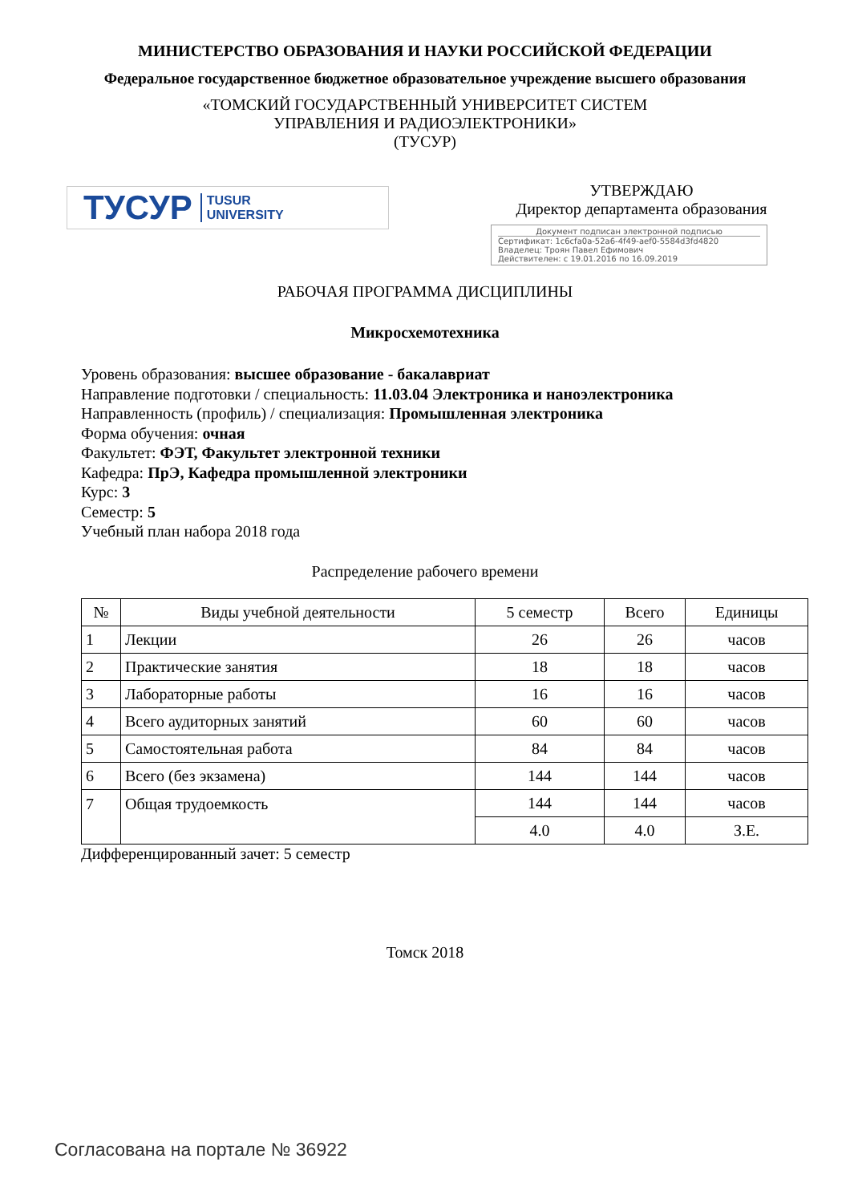МИНИСТЕРСТВО ОБРАЗОВАНИЯ И НАУКИ РОССИЙСКОЙ ФЕДЕРАЦИИ
Федеральное государственное бюджетное образовательное учреждение высшего образования
«ТОМСКИЙ ГОСУДАРСТВЕННЫЙ УНИВЕРСИТЕТ СИСТЕМ
УПРАВЛЕНИЯ И РАДИОЭЛЕКТРОНИКИ»
(ТУСУР)
ТУСУР TUSUR
UNIVERSITY
УТВЕРЖДАЮ
Директор департамента образования
Документ подписан электронной подписью
Сертификат: 1c6cfa0a-52a6-4f49-aef0-5584d3fd4820
Владелец: Троян Павел Ефимович
Действителен: с 19.01.2016 по 16.09.2019
РАБОЧАЯ ПРОГРАММА ДИСЦИПЛИНЫ
Микросхемотехника
Уровень образования: высшее образование - бакалавриат
Направление подготовки / специальность: 11.03.04 Электроника и наноэлектроника
Направленность (профиль) / специализация: Промышленная электроника
Форма обучения: очная
Факультет: ФЭТ, Факультет электронной техники
Кафедра: ПрЭ, Кафедра промышленной электроники
Курс: 3
Семестр: 5
Учебный план набора 2018 года
Распределение рабочего времени
| № | Виды учебной деятельности | 5 семестр | Всего | Единицы |
| --- | --- | --- | --- | --- |
| 1 | Лекции | 26 | 26 | часов |
| 2 | Практические занятия | 18 | 18 | часов |
| 3 | Лабораторные работы | 16 | 16 | часов |
| 4 | Всего аудиторных занятий | 60 | 60 | часов |
| 5 | Самостоятельная работа | 84 | 84 | часов |
| 6 | Всего (без экзамена) | 144 | 144 | часов |
| 7 | Общая трудоемкость | 144 | 144 | часов |
| | | 4.0 | 4.0 | З.Е. |
Дифференцированный зачет: 5 семестр
Томск 2018
Согласована на портале № 36922